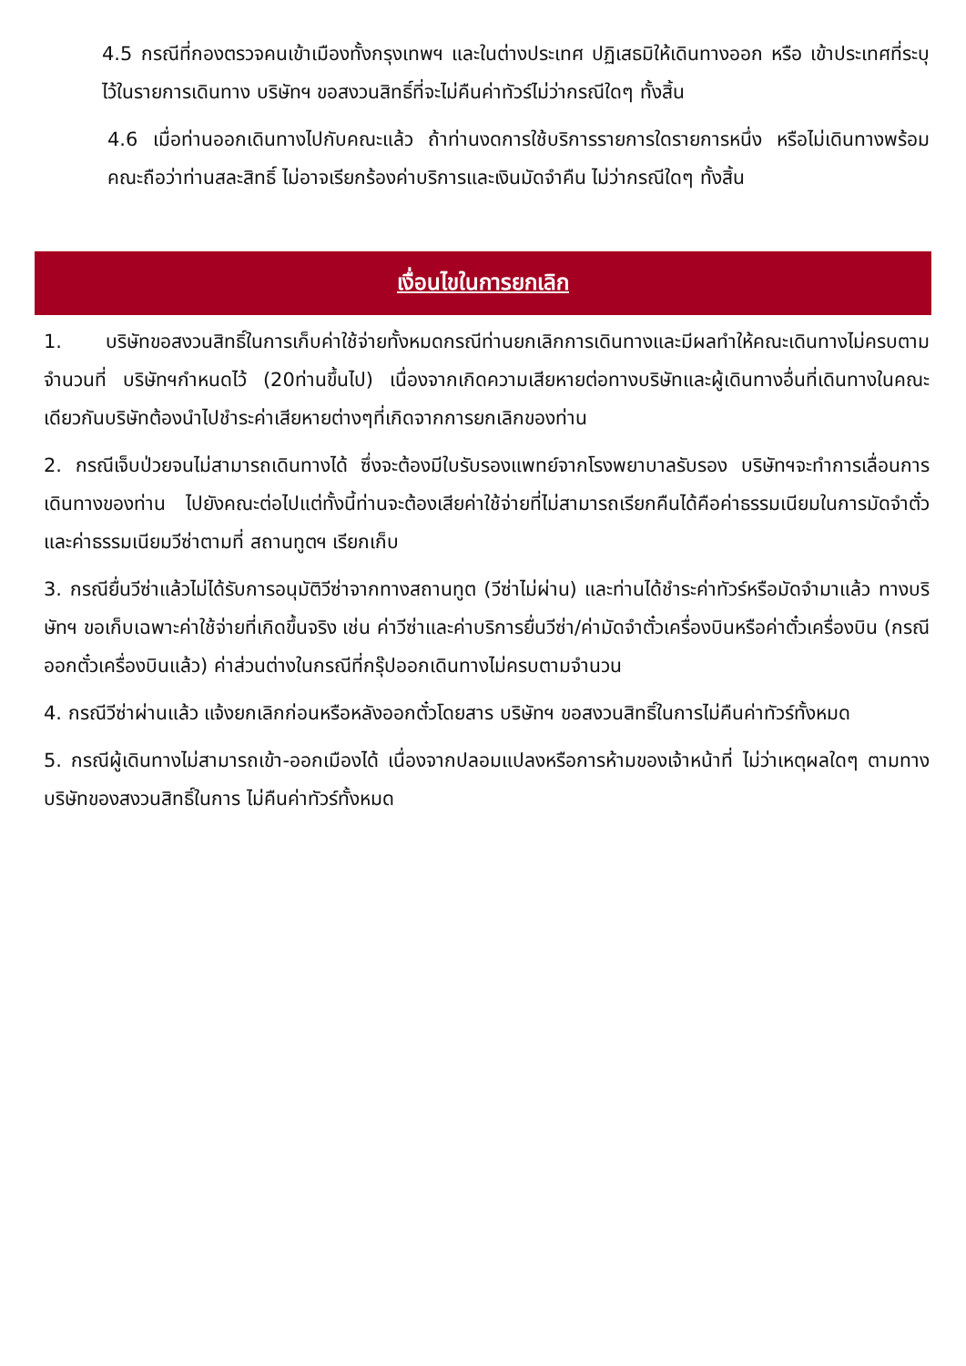4.5 กรณีที่กองตรวจคนเข้าเมืองทั้งกรุงเทพฯ และในต่างประเทศ ปฏิเสธมิให้เดินทางออก หรือ เข้าประเทศที่ระบุไว้ในรายการเดินทาง บริษัทฯ ขอสงวนสิทธิ์ที่จะไม่คืนค่าทัวร์ไม่ว่ากรณีใดๆ ทั้งสิ้น
4.6 เมื่อท่านออกเดินทางไปกับคณะแล้ว ถ้าท่านงดการใช้บริการรายการใดรายการหนึ่ง หรือไม่เดินทางพร้อมคณะถือว่าท่านสละสิทธิ์ ไม่อาจเรียกร้องค่าบริการและเงินมัดจำคืน ไม่ว่ากรณีใดๆ ทั้งสิ้น
เงื่อนไขในการยกเลิก
1. บริษัทขอสงวนสิทธิ์ในการเก็บค่าใช้จ่ายทั้งหมดกรณีท่านยกเลิกการเดินทางและมีผลทำให้คณะเดินทางไม่ครบตามจำนวนที่ บริษัทฯกำหนดไว้ (20ท่านขึ้นไป) เนื่องจากเกิดความเสียหายต่อทางบริษัทและผู้เดินทางอื่นที่เดินทางในคณะเดียวกันบริษัทต้องนำไปชำระค่าเสียหายต่างๆที่เกิดจากการยกเลิกของท่าน
2. กรณีเจ็บป่วยจนไม่สามารถเดินทางได้ ซึ่งจะต้องมีใบรับรองแพทย์จากโรงพยาบาลรับรอง บริษัทฯจะทำการเลื่อนการเดินทางของท่าน ไปยังคณะต่อไปแต่ทั้งนี้ท่านจะต้องเสียค่าใช้จ่ายที่ไม่สามารถเรียกคืนได้คือค่าธรรมเนียมในการมัดจำตั๋ว และค่าธรรมเนียมวีซ่าตามที่ สถานทูตฯ เรียกเก็บ
3. กรณียื่นวีซ่าแล้วไม่ได้รับการอนุมัติวีซ่าจากทางสถานทูต (วีซ่าไม่ผ่าน) และท่านได้ชำระค่าทัวร์หรือมัดจำมาแล้ว ทางบริษัทฯ ขอเก็บเฉพาะค่าใช้จ่ายที่เกิดขึ้นจริง เช่น ค่าวีซ่าและค่าบริการยื่นวีซ่า/ค่ามัดจำตั๋วเครื่องบินหรือค่าตั๋วเครื่องบิน (กรณีออกตั๋วเครื่องบินแล้ว) ค่าส่วนต่างในกรณีที่กรุ๊ปออกเดินทางไม่ครบตามจำนวน
4. กรณีวีซ่าผ่านแล้ว แจ้งยกเลิกก่อนหรือหลังออกตั๋วโดยสาร บริษัทฯ ขอสงวนสิทธิ์ในการไม่คืนค่าทัวร์ทั้งหมด
5. กรณีผู้เดินทางไม่สามารถเข้า-ออกเมืองได้ เนื่องจากปลอมแปลงหรือการห้ามของเจ้าหน้าที่ ไม่ว่าเหตุผลใดๆ ตามทางบริษัทของสงวนสิทธิ์ในการ ไม่คืนค่าทัวร์ทั้งหมด